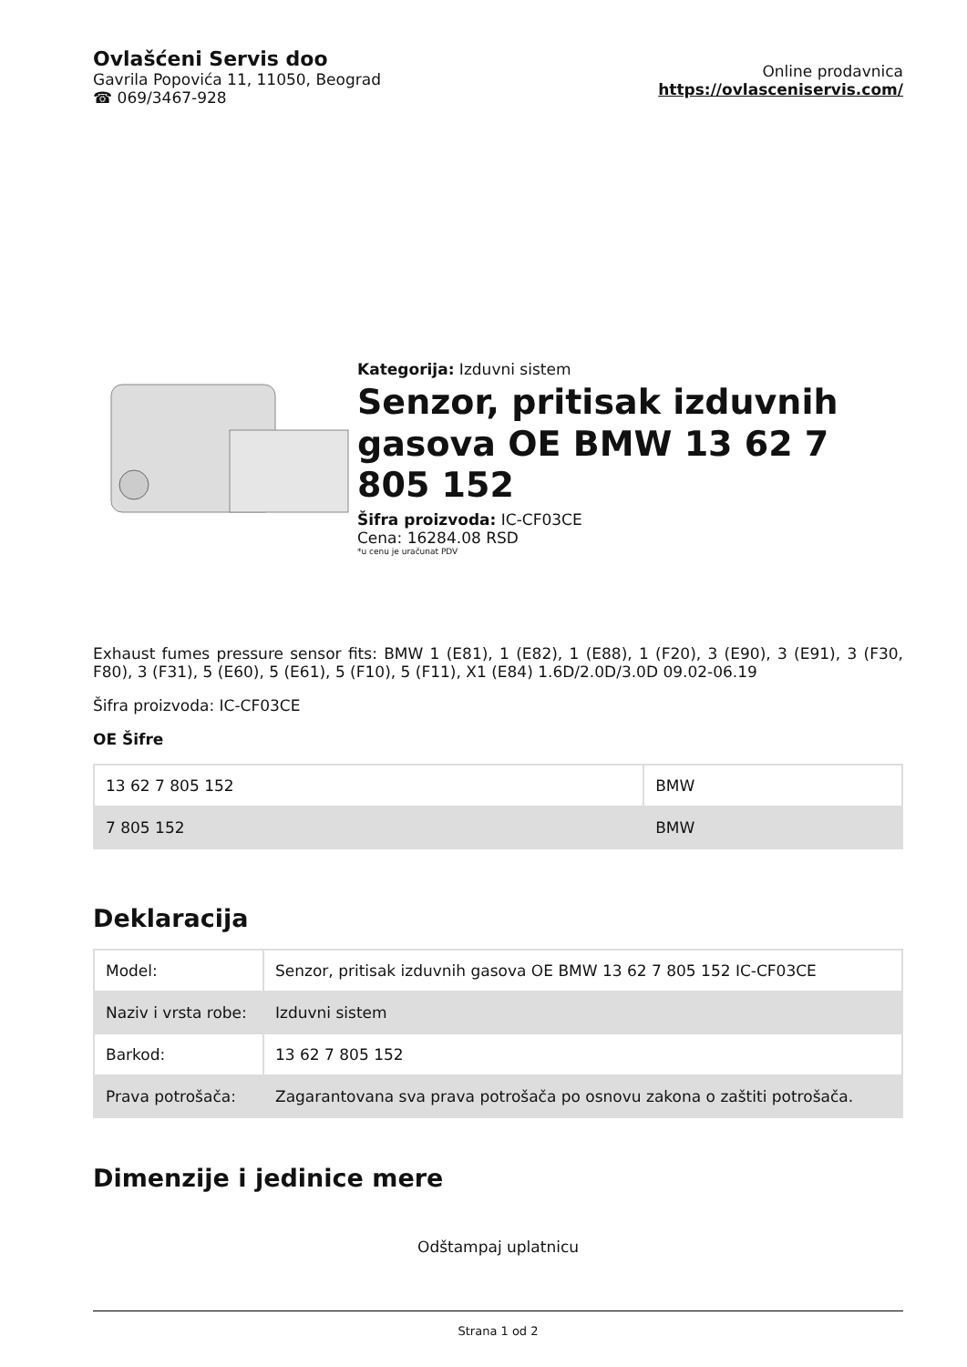Ovlašćeni Servis doo
Gavrila Popovića 11, 11050, Beograd
☎ 069/3467-928
Online prodavnica
https://ovlasceniservis.com/
Kategorija: Izduvni sistem
Senzor, pritisak izduvnih gasova OE BMW 13 62 7 805 152
Šifra proizvoda: IC-CF03CE
Cena: 16284.08 RSD
*u cenu je uračunat PDV
Exhaust fumes pressure sensor fits: BMW 1 (E81), 1 (E82), 1 (E88), 1 (F20), 3 (E90), 3 (E91), 3 (F30, F80), 3 (F31), 5 (E60), 5 (E61), 5 (F10), 5 (F11), X1 (E84) 1.6D/2.0D/3.0D 09.02-06.19
Šifra proizvoda: IC-CF03CE
OE Šifre
| 13 62 7 805 152 | BMW |
| 7 805 152 | BMW |
Deklaracija
| Model: | Senzor, pritisak izduvnih gasova OE BMW 13 62 7 805 152 IC-CF03CE |
| Naziv i vrsta robe: | Izduvni sistem |
| Barkod: | 13 62 7 805 152 |
| Prava potrošača: | Zagarantovana sva prava potrošača po osnovu zakona o zaštiti potrošača. |
Dimenzije i jedinice mere
Odštampaj uplatnicu
Strana 1 od 2